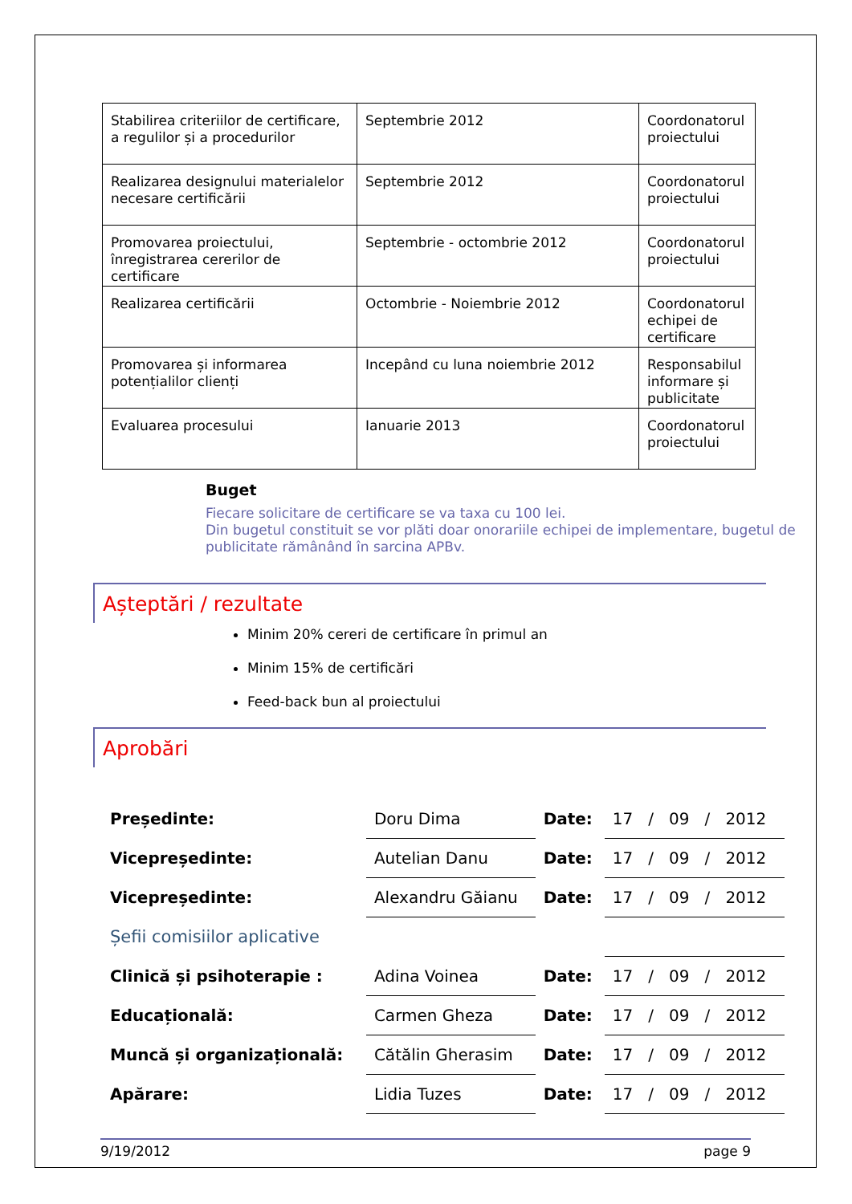| Stabilirea criteriilor de certificare, a regulilor și a procedurilor | Septembrie 2012 | Coordonatorul proiectului |
| Realizarea designului materialelor necesare certificării | Septembrie 2012 | Coordonatorul proiectului |
| Promovarea proiectului, înregistrarea cererilor de certificare | Septembrie - octombrie 2012 | Coordonatorul proiectului |
| Realizarea certificării | Octombrie - Noiembrie 2012 | Coordonatorul echipei de certificare |
| Promovarea și informarea potențialilor clienți | Incepând cu luna noiembrie 2012 | Responsabilul informare și publicitate |
| Evaluarea procesului | Ianuarie 2013 | Coordonatorul proiectului |
Buget
Fiecare solicitare de certificare se va taxa cu 100 lei.
Din bugetul constituit se vor plăti doar onorariile echipei de implementare, bugetul de publicitate rămânând în sarcina APBv.
Așteptări / rezultate
Minim 20% cereri de certificare în primul an
Minim 15% de certificări
Feed-back bun al proiectului
Aprobări
| Președinte: | Doru Dima | Date: | 17 / 09 / 2012 |
| Vicepreședinte: | Autelian Danu | Date: | 17 / 09 / 2012 |
| Vicepreședinte: | Alexandru Găianu | Date: | 17 / 09 / 2012 |
| Șefii comisiilor aplicative | | | |
| Clinică și psihoterapie : | Adina Voinea | Date: | 17 / 09 / 2012 |
| Educațională: | Carmen Gheza | Date: | 17 / 09 / 2012 |
| Muncă și organizațională: | Cătălin Gherasim | Date: | 17 / 09 / 2012 |
| Apărare: | Lidia Tuzes | Date: | 17 / 09 / 2012 |
9/19/2012 page 9